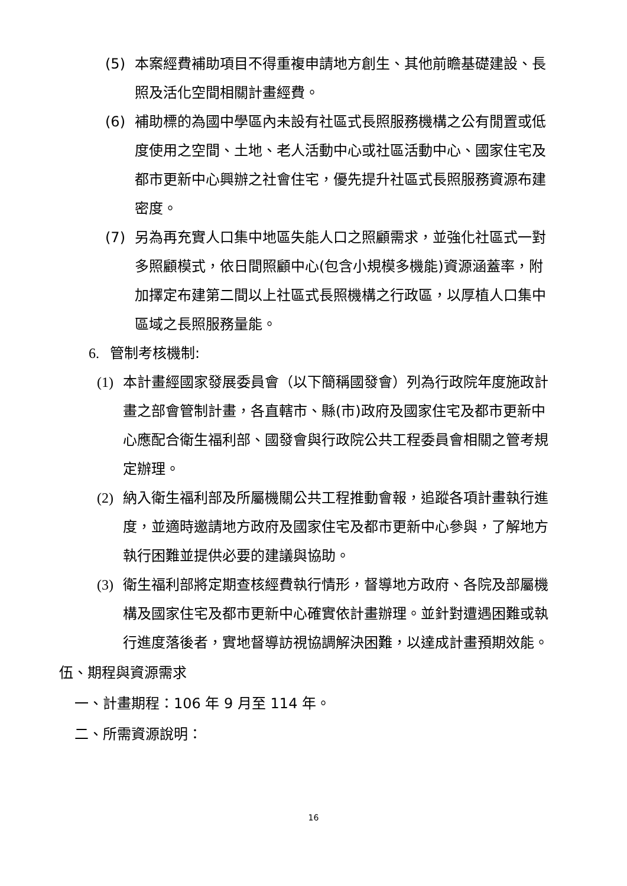(5) 本案經費補助項目不得重複申請地方創生、其他前瞻基礎建設、長照及活化空間相關計畫經費。
(6) 補助標的為國中學區內未設有社區式長照服務機構之公有閒置或低度使用之空間、土地、老人活動中心或社區活動中心、國家住宅及都市更新中心興辦之社會住宅，優先提升社區式長照服務資源布建密度。
(7) 另為再充實人口集中地區失能人口之照顧需求，並強化社區式一對多照顧模式，依日間照顧中心(包含小規模多機能)資源涵蓋率，附加擇定布建第二間以上社區式長照機構之行政區，以厚植人口集中區域之長照服務量能。
6. 管制考核機制:
(1) 本計畫經國家發展委員會（以下簡稱國發會）列為行政院年度施政計畫之部會管制計畫，各直轄市、縣(市)政府及國家住宅及都市更新中心應配合衛生福利部、國發會與行政院公共工程委員會相關之管考規定辦理。
(2) 納入衛生福利部及所屬機關公共工程推動會報，追蹤各項計畫執行進度，並適時邀請地方政府及國家住宅及都市更新中心參與，了解地方執行困難並提供必要的建議與協助。
(3) 衛生福利部將定期查核經費執行情形，督導地方政府、各院及部屬機構及國家住宅及都市更新中心確實依計畫辦理。並針對遭遇困難或執行進度落後者，實地督導訪視協調解決困難，以達成計畫預期效能。
伍、期程與資源需求
一、計畫期程：106 年 9 月至 114 年。
二、所需資源說明：
16